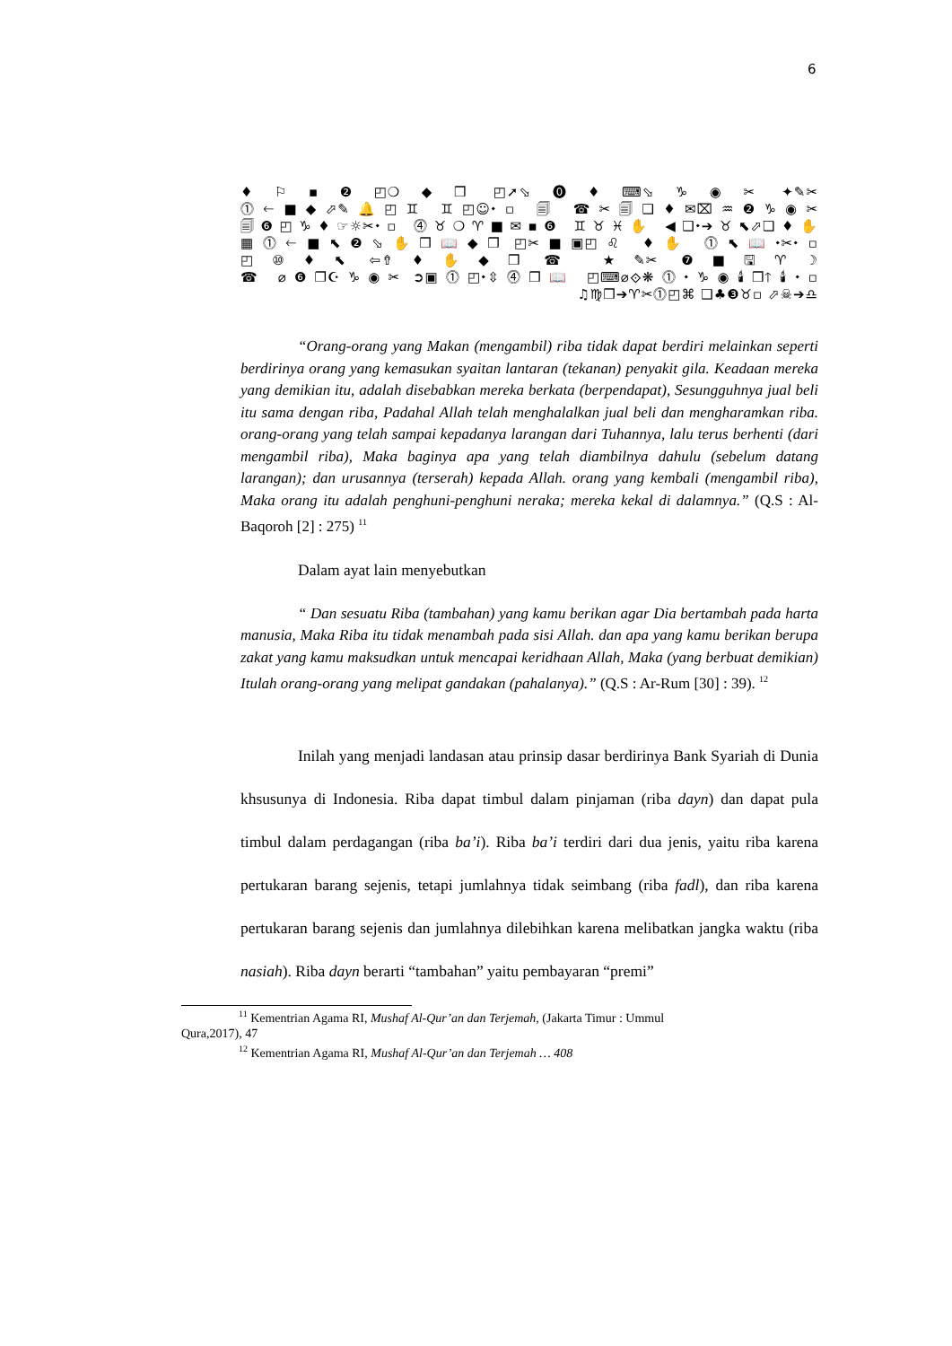6
♦⚐▪❷◰❍◆❒ ◰➚⬂⓿♦⌨⬂♑◉✂ ✦✎✂
⓵🡐■◆⬀✎🔔◰♊ ♊◰☺⬩▫ 🗐 ☎✂🗐❑♦✉⌧♒❷♑◉✂
🗐❻◰♑♦☞☼✂⬩▫ ⓸♉❍♈■✉▪❻ ♊♉♓✋ ◀❑⬩➔♉⬉⬀❑♦✋
▦⓵🡐■⬉❷⬂✋❒📖◆❒ ◰✂■▣◰♌ ♦✋ ⓵⬉📖⬩✂⬩▫
◰⑩♦⬉ ⇦⇮♦✋◆❒ ☎ ★✎✂ ❼■🖫♈☽
☎ ⌀❻❐☪♑◉✂ ➲▣⓵◰⬩⇳⓸❒📖 ◰⌨⌀⟐❋⓵⬩♑◉🕯❒🡑🕯⬩▫
♫♍❒➔♈✂⓵◰⌘ ❑♣❸♉▫ ⬀☠➔♎
“Orang-orang yang Makan (mengambil) riba tidak dapat berdiri melainkan seperti berdirinya orang yang kemasukan syaitan lantaran (tekanan) penyakit gila. Keadaan mereka yang demikian itu, adalah disebabkan mereka berkata (berpendapat), Sesungguhnya jual beli itu sama dengan riba, Padahal Allah telah menghalalkan jual beli dan mengharamkan riba. orang-orang yang telah sampai kepadanya larangan dari Tuhannya, lalu terus berhenti (dari mengambil riba), Maka baginya apa yang telah diambilnya dahulu (sebelum datang larangan); dan urusannya (terserah) kepada Allah. orang yang kembali (mengambil riba), Maka orang itu adalah penghuni-penghuni neraka; mereka kekal di dalamnya.” (Q.S : Al-Baqoroh [2] : 275) <sup>11</sup>
Dalam ayat lain menyebutkan
“ Dan sesuatu Riba (tambahan) yang kamu berikan agar Dia bertambah pada harta manusia, Maka Riba itu tidak menambah pada sisi Allah. dan apa yang kamu berikan berupa zakat yang kamu maksudkan untuk mencapai keridhaan Allah, Maka (yang berbuat demikian) Itulah orang-orang yang melipat gandakan (pahalanya).” (Q.S : Ar-Rum [30] : 39). <sup>12</sup>
Inilah yang menjadi landasan atau prinsip dasar berdirinya Bank Syariah di Dunia khsusunya di Indonesia. Riba dapat timbul dalam pinjaman (riba dayn) dan dapat pula timbul dalam perdagangan (riba ba’i). Riba ba’i terdiri dari dua jenis, yaitu riba karena pertukaran barang sejenis, tetapi jumlahnya tidak seimbang (riba fadl), dan riba karena pertukaran barang sejenis dan jumlahnya dilebihkan karena melibatkan jangka waktu (riba nasiah). Riba dayn berarti “tambahan” yaitu pembayaran “premi”
<sup>11</sup> Kementrian Agama RI, Mushaf Al-Qur’an dan Terjemah, (Jakarta Timur : Ummul
Qura,2017), 47
<sup>12</sup> Kementrian Agama RI, Mushaf Al-Qur’an dan Terjemah … 408